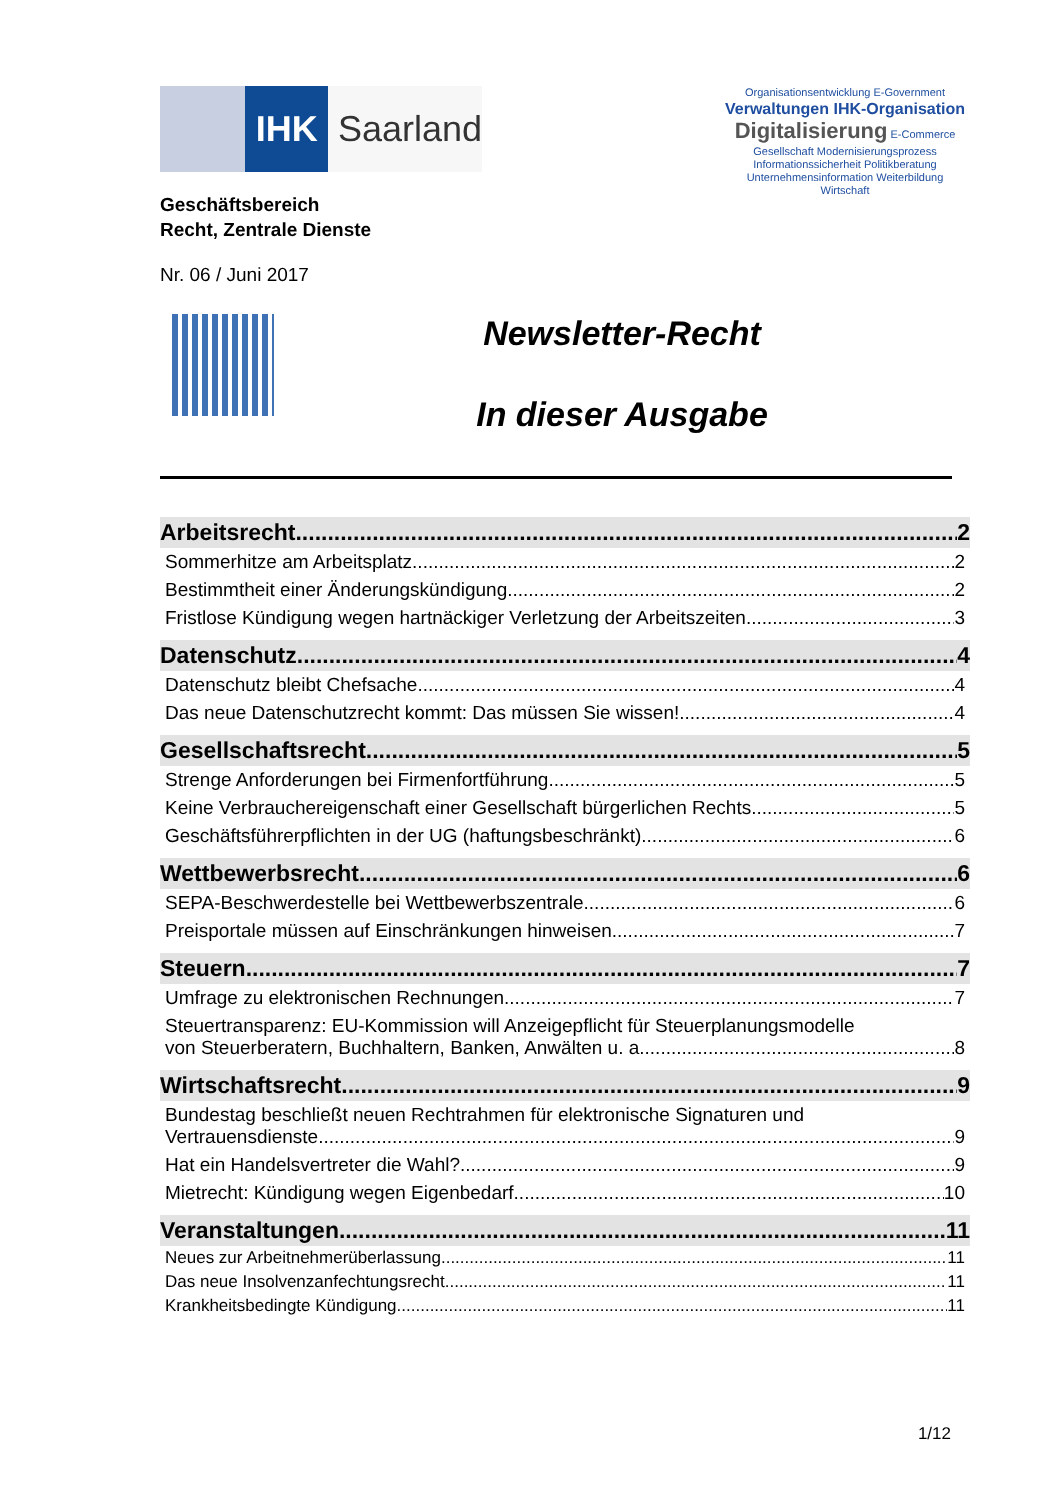IHK Saarland
Geschäftsbereich
Recht, Zentrale Dienste
Nr. 06 / Juni 2017
Organisationsentwicklung E-Government
Verwaltungen IHK-Organisation
Digitalisierung E-Commerce
Gesellschaft Modernisierungsprozess
Informationssicherheit Politikberatung
Unternehmensinformation Weiterbildung
Wirtschaft
Newsletter-Recht
In dieser Ausgabe
Arbeitsrecht 2
Sommerhitze am Arbeitsplatz 2
Bestimmtheit einer Änderungskündigung 2
Fristlose Kündigung wegen hartnäckiger Verletzung der Arbeitszeiten 3
Datenschutz 4
Datenschutz bleibt Chefsache 4
Das neue Datenschutzrecht kommt: Das müssen Sie wissen! 4
Gesellschaftsrecht 5
Strenge Anforderungen bei Firmenfortführung 5
Keine Verbrauchereigenschaft einer Gesellschaft bürgerlichen Rechts 5
Geschäftsführerpflichten in der UG (haftungsbeschränkt) 6
Wettbewerbsrecht 6
SEPA-Beschwerdestelle bei Wettbewerbszentrale 6
Preisportale müssen auf Einschränkungen hinweisen 7
Steuern 7
Umfrage zu elektronischen Rechnungen 7
Steuertransparenz: EU-Kommission will Anzeigepflicht für Steuerplanungsmodelle
von Steuerberatern, Buchhaltern, Banken, Anwälten u. a. 8
Wirtschaftsrecht 9
Bundestag beschließt neuen Rechtrahmen für elektronische Signaturen und
Vertrauensdienste 9
Hat ein Handelsvertreter die Wahl? 9
Mietrecht: Kündigung wegen Eigenbedarf 10
Veranstaltungen 11
Neues zur Arbeitnehmerüberlassung 11
Das neue Insolvenzanfechtungsrecht 11
Krankheitsbedingte Kündigung 11
1/12